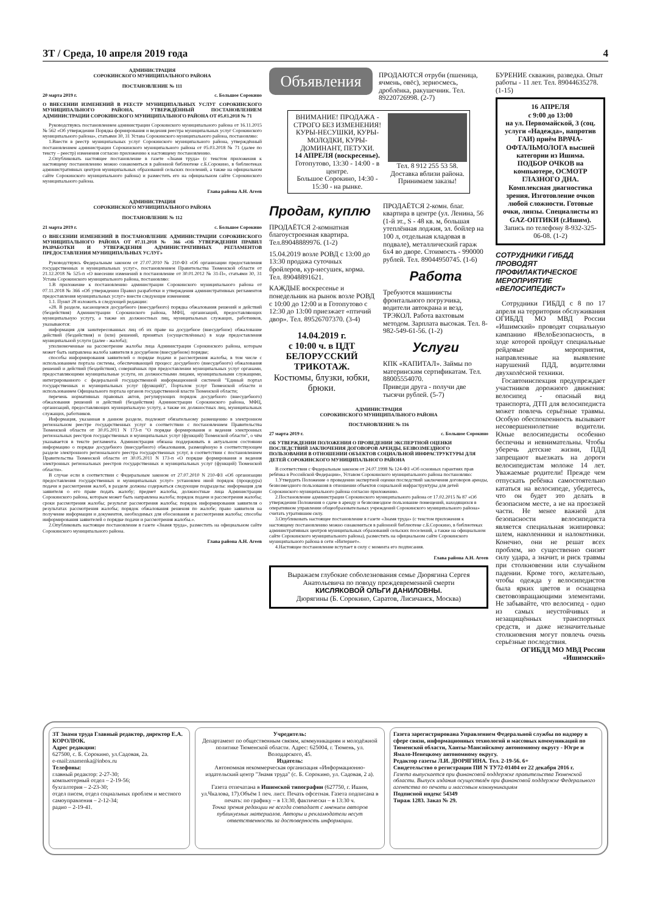ЗТ / Среда, 10 апреля 2019 года 4
АДМИНИСТРАЦИЯ
СОРОКИНСКОГО МУНИЦИПАЛЬНОГО РАЙОНА
ПОСТАНОВЛЕНИЕ № 111
20 марта 2019 г. с. Большое Сорокино
О ВНЕСЕНИИ ИЗМЕНЕНИЙ В РЕЕСТР МУНИЦИПАЛЬНЫХ УСЛУГ СОРОКИНСКОГО МУНИЦИПАЛЬНОГО РАЙОНА, УТВЕРЖДЁННЫЙ ПОСТАНОВЛЕНИЕМ АДМИНИСТРАЦИИ СОРОКИНСКОГО МУНИЦИПАЛЬНОГО РАЙОНА ОТ 05.03.2018 № 71
Руководствуясь постановлением администрации Сорокинского муниципального района от 16.11.2015 № 562 «Об утверждении Порядка формирования и ведения реестра муниципальных услуг Сорокинского муниципального района», статьями 30, 31 Устава Сорокинского муниципального района, постановляю:
1.Внести в реестр муниципальных услуг Сорокинского муниципального района, утверждённый постановлением администрации Сорокинского муниципального района от 05.03.2018 № 71 (далее по тексту – реестр) изменения согласно приложению к настоящему постановлению.
2.Опубликовать настоящее постановление в газете «Знамя труда» (с текстом приложения к настоящему постановлению можно ознакомиться в районной библиотеке с.Б.Сорокино, в библиотеках административных центров муниципальных образований сельских поселений, а также на официальном сайте Сорокинского муниципального района) и разместить его на официальном сайте Сорокинского муниципального района.
Глава района А.Н. Агеев
АДМИНИСТРАЦИЯ
СОРОКИНСКОГО МУНИЦИПАЛЬНОГО РАЙОНА
ПОСТАНОВЛЕНИЕ № 112
21 марта 2019 г. с. Большое Сорокино
О ВНЕСЕНИИ ИЗМЕНЕНИЙ В ПОСТАНОВЛЕНИЕ АДМИНИСТРАЦИИ СОРОКИНСКОГО МУНИЦИПАЛЬНОГО РАЙОНА ОТ 07.11.2018 № 366 «ОБ УТВЕРЖДЕНИИ ПРАВИЛ РАЗРАБОТКИ И УТВЕРЖДЕНИЯ АДМИНИСТРАТИВНЫХ РЕГЛАМЕНТОВ ПРЕДОСТАВЛЕНИЯ МУНИЦИПАЛЬНЫХ УСЛУГ»
Руководствуясь Федеральным законом от 27.07.2010 № 210-ФЗ «Об организации предоставления государственных и муниципальных услуг», постановлением Правительства Тюменской области от 21.12.2018 № 525-п «О внесении изменений в постановление от 30.01.2012 № 31-П», статьями 30, 31 Устава Сорокинского муниципального района, постановляю:
1.В приложение к постановлению администрации Сорокинского муниципального района от 07.11.2018 № 366 «Об утверждении Правил разработки и утверждения административных регламентов предоставления муниципальных услуг» внести следующие изменения:
1.1. Пункт 28 изложить в следующей редакции:
«28. В разделе, касающемся досудебного (внесудебного) порядка обжалования решений и действий (бездействия) Администрации Сорокинского района, МФЦ, организаций, предоставляющих муниципальную услугу, а также их должностных лиц, муниципальных служащих, работников, указываются:
информация для заинтересованных лиц об их праве на досудебное (внесудебное) обжалование действий (бездействия) и (или) решений, принятых (осуществлённых) в ходе предоставления муниципальной услуги (далее - жалоба);
уполномоченные на рассмотрение жалобы лица Администрации Сорокинского района, которым может быть направлена жалоба заявителя в досудебном (внесудебном) порядке;
способы информирования заявителей о порядке подачи и рассмотрения жалобы, в том числе с использованием портала системы, обеспечивающей процесс досудебного (внесудебного) обжалования решений и действий (бездействия), совершённых при предоставлении муниципальных услуг органами, предоставляющими муниципальные услуги, их должностными лицами, муниципальными служащими, интегрированного с федеральной государственной информационной системой "Единый портал государственных и муниципальных услуг (функций)", Порталом услуг Тюменской области и использованием Официального портала органов государственной власти Тюменской области;
перечень нормативных правовых актов, регулирующих порядок досудебного (внесудебного) обжалования решений и действий (бездействия) Администрации Сорокинского района, МФЦ, организаций, предоставляющих муниципальную услугу, а также их должностных лиц, муниципальных служащих, работников.
Информация, указанная в данном разделе, подлежит обязательному размещению в электронном региональном реестре государственных услуг в соответствии с постановлением Правительства Тюменской области от 30.05.2011 N 173-п "О порядке формирования и ведения электронных региональных реестров государственных и муниципальных услуг (функций) Тюменской области", о чём указывается в тексте регламента. Администрация обязана поддерживать в актуальном состоянии информацию о порядке досудебного (внесудебного) обжалования, размещённую в соответствующем разделе электронного регионального реестра государственных услуг, в соответствии с постановлением Правительства Тюменской области от 30.05.2011 N 173-п «О порядке формирования и ведения электронных региональных реестров государственных и муниципальных услуг (функций) Тюменской области».
В случае если в соответствии с Федеральным законом от 27.07.2010 N 210-ФЗ «Об организации предоставления государственных и муниципальных услуг» установлен иной порядок (процедура) подачи и рассмотрения жалоб, в разделе должны содержаться следующие подразделы: информация для заявителя о его праве подать жалобу; предмет жалобы, должностные лица Администрации Сорокинского района, которым может быть направлена жалоба; порядок подачи и рассмотрения жалобы; сроки рассмотрения жалобы; результат рассмотрения жалобы; порядок информирования заявителя о результатах рассмотрения жалобы; порядок обжалования решения по жалобе; право заявителя на получение информации и документов, необходимых для обоснования и рассмотрения жалобы; способы информирования заявителей о порядке подачи и рассмотрения жалобы.».
2.Опубликовать настоящее постановление в газете «Знамя труда», разместить на официальном сайте Сорокинского муниципального района.
Глава района А.Н. Агеев
Объявления
ПРОДАЮТСЯ отруби (пшеница, ячмень, овёс), зерносмесь, дроблёнка, ракушечник. Тел. 89220726998. (2-7)
ВНИМАНИЕ! ПРОДАЖА - СТРОГО БЕЗ ИЗМЕНЕНИЯ! КУРЫ-НЕСУШКИ, КУРЫ-МОЛОДКИ, КУРЫ-ДОМИНАНТ, ПЕТУХИ.
14 АПРЕЛЯ (воскресенье).
Готопутово, 13:30 - 14:00 - в центре.
Большое Сорокино, 14:30 - 15:30 - на рынке.
Тел. 8 912 255 53 58. Доставка вблизи района. Принимаем заказы!
Продам, куплю
ПРОДАЁТСЯ 2-комнатная благоустроенная квартира. Тел.89048889976. (1-2)
15.04.2019 возле РОВД с 13:00 до 13:30 продажа суточных бройлеров, кур-несушек, корма. Тел. 89048891621.
КАЖДЫЕ воскресенье и понедельник на рынок возле РОВД с 10:00 до 12:00 и в Готопутово с 12:30 до 13:00 приезжает «птичий двор». Тел. 89526707370. (3-4)
14.04.2019 г.
с 10:00 ч. в ЦДТ
БЕЛОРУССКИЙ ТРИКОТАЖ.
Костюмы, блузки, юбки, брюки.
ПРОДАЁТСЯ 2-комн. благ. квартира в центре (ул. Ленина, 56 (1-й эт., S - 48 кв. м, большая утеплённая лоджия, эл. бойлер на 100 л, отдельная кладовая в подвале), металлический гараж 6х4 во дворе. Стоимость - 990000 рублей. Тел. 89044950745. (1-6)
Работа
Требуются машинисты фронтального погрузчика, водители автокрана и везд. ТРЭКОЛ. Работа вахтовым методом. Зарплата высокая. Тел. 8-982-549-61-56. (1-2)
Услуги
КПК «КАПИТАЛ». Займы по материнским сертификатам. Тел. 88005554070.
Приведи друга - получи две тысячи рублей. (5-7)
АДМИНИСТРАЦИЯ
СОРОКИНСКОГО МУНИЦИПАЛЬНОГО РАЙОНА
ПОСТАНОВЛЕНИЕ № 116
27 марта 2019 г. с. Большое Сорокино
ОБ УТВЕРЖДЕНИИ ПОЛОЖЕНИЯ О ПРОВЕДЕНИИ ЭКСПЕРТНОЙ ОЦЕНКИ ПОСЛЕДСТВИЙ ЗАКЛЮЧЕНИЯ ДОГОВОРОВ АРЕНДЫ, БЕЗВОЗМЕЗДНОГО ПОЛЬЗОВАНИЯ В ОТНОШЕНИИ ОБЪЕКТОВ СОЦИАЛЬНОЙ ИНФРАСТРУКТУРЫ ДЛЯ ДЕТЕЙ СОРОКИНСКОГО МУНИЦИПАЛЬНОГО РАЙОНА
В соответствии с Федеральным законом от 24.07.1998 № 124-ФЗ «Об основных гарантиях прав ребёнка в Российской Федерации», Уставом Сорокинского муниципального района постановляю:
1.Утвердить Положение о проведении экспертной оценки последствий заключения договоров аренды, безвозмездного пользования в отношении объектов социальной инфраструктуры для детей Сорокинского муниципального района согласно приложению.
2.Постановление администрации Сорокинского муниципального района от 17.02.2015 № 87 «Об утверждении Положения о сдаче в аренду и безвозмездное пользование помещений, находящихся в оперативном управлении общеобразовательных учреждений Сорокинского муниципального района» считать утратившим силу.
3.Опубликовать настоящее постановление в газете «Знамя труда» (с текстом приложения к настоящему постановлению можно ознакомиться в районной библиотеке с.Б.Сорокино, в библиотеках административных центров муниципальных образований сельских поселений, а также на официальном сайте Сорокинского муниципального района), разместить на официальном сайте Сорокинского муниципального района в сети «Интернет».
4.Настоящее постановление вступает в силу с момента его подписания.
Глава района А.Н. Агеев
Выражаем глубокие соболезнования семье Дюрягина Сергея Анатольевича по поводу преждевременной смерти
КИСЛЯКОВОЙ ОЛЬГИ ДАНИЛОВНЫ.
Дюрягины (Б. Сорокино, Саратов, Лисичанск, Москва)
БУРЕНИЕ скважин, разведка. Опыт работы - 11 лет. Тел. 89044635278. (1-15)
16 АПРЕЛЯ
с 9:00 до 13:00
на ул. Первомайской, 3 (соц. услуги «Надежда», напротив ГАИ) приём ВРАЧА-ОФТАЛЬМОЛОГА высшей категории из Ишима.
ПОДБОР ОЧКОВ на компьютере, ОСМОТР ГЛАЗНОГО ДНА.
Комплексная диагностика зрения. Изготовление очков любой сложности. Готовые очки, линзы. Специалисты из GAZ-ОПТИКИ (г.Ишим).
Запись по телефону 8-932-325-06-08. (1-2)
СОТРУДНИКИ ГИБДД ПРОВОДЯТ ПРОФИЛАКТИЧЕСКОЕ МЕРОПРИЯТИЕ «ВЕЛОСИПЕДИСТ»
Сотрудники ГИБДД с 8 по 17 апреля на территории обслуживания ОГИБДД МО МВД России «Ишимский» проводят социальную кампанию #ВелоБезопасность, в ходе которой пройдут специальные рейдовые мероприятия, направленные на выявление нарушений ПДД, водителями двухколёсной техники.
Госавтоинспекция предупреждает участников дорожного движения: велосипед - опасный вид транспорта, ДТП для велосипедиста может повлечь серьёзные травмы. Особую обеспокоенность вызывают несовершеннолетние водители. Юные велосипедисты особенно беспечны и невнимательны. Чтобы уберечь детские жизни, ПДД запрещают выезжать на дороги велосипедистам моложе 14 лет. Уважаемые родители! Прежде чем отпускать ребёнка самостоятельно кататься на велосипеде, убедитесь, что он будет это делать в безопасном месте, а не на проезжей части. Не менее важной для безопасности велосипедиста является специальная экипировка: шлем, наколенники и налокотники. Конечно, они не решат всех проблем, но существенно снизят силу удара, а значит, и риск травмы при столкновении или случайном падении. Кроме того, желательно, чтобы одежда у велосипедистов была ярких цветов и оснащена световозвращающими элементами. Не забывайте, что велосипед - одно из самых неустойчивых и незащищённых транспортных средств, и даже незначительные столкновения могут повлечь очень серьёзные последствия.
ОГИБДД МО МВД России «Ишимский»
ЗТ Знамя труда Главный редактор, директор Е.А. КОРОЛЮК.
Адрес редакции:
627500, с. Б. Сорокино, ул.Садовая, 2а.
e-mail:znamenka@inbox.ru
Телефоны:
главный редактор: 2-27-30;
компьютерный отдел – 2-19-56;
бухгалтерия – 2-23-30;
отдел писем, отдел социальных проблем и местного самоуправления – 2-12-34;
радио – 2-19-41.
Учредитель:
Департамент по общественным связям, коммуникациям и молодёжной политике Тюменской области. Адрес: 625004, г. Тюмень, ул. Володарского, 45.
Издатель:
Автономная некоммерческая организация «Информационно-издательский центр "Знамя труда" (с. Б. Сорокино, ул. Садовая, 2 а).
Газета отпечатана в Ишимской типографии (627750, г. Ишим, ул.Чкалова, 17).Объём 1 печ. лист. Печать офсетная. Газета подписана в печать: по графику – в 13:30, фактически – в 13:30 ч.
Точка зрения редакции не всегда совпадает с мнением авторов публикуемых материалов. Авторы и рекламодатели несут ответственность за достоверность информации.
Газета зарегистрирована Управлением Федеральной службы по надзору в сфере связи, информационных технологий и массовых коммуникаций по Тюменской области, Ханты-Мансийскому автономному округу - Югре и Ямало-Ненецкому автономному округу.
Редактор газеты Л.И. ДЮРЯГИНА. Тел. 2-19-56. 6+
Свидетельство о регистрации ПИ N ТУ72-01404 от 22 декабря 2016 г.
Газета выпускается при финансовой поддержке правительства Тюменской области. Выпуск издания осуществлён при финансовой поддержке Федерального агентства по печати и массовым коммуникациям
Подписной индекс 54349
Тираж 1283. Заказ № 29.